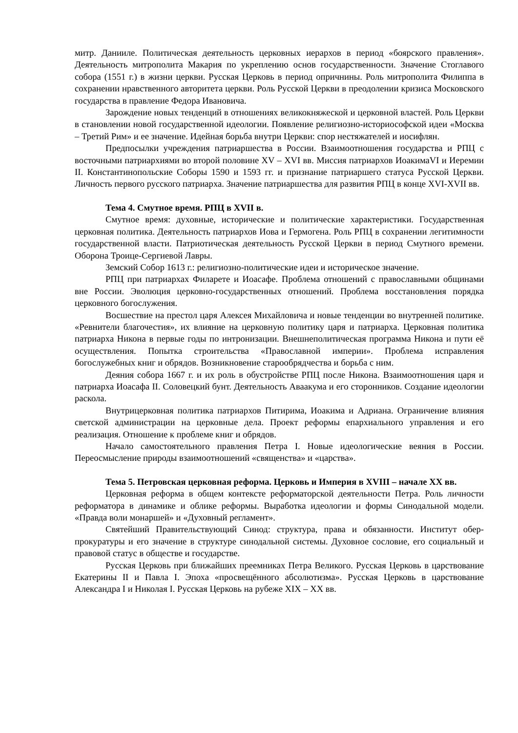митр. Данииле. Политическая деятельность церковных иерархов в период «боярского правления». Деятельность митрополита Макария по укреплению основ государственности. Значение Стоглавого собора (1551 г.) в жизни церкви. Русская Церковь в период опричнины. Роль митрополита Филиппа в сохранении нравственного авторитета церкви. Роль Русской Церкви в преодолении кризиса Московского государства в правление Федора Ивановича.
Зарождение новых тенденций в отношениях великокняжеской и церковной властей. Роль Церкви в становлении новой государственной идеологии. Появление религиозно-историософской идеи «Москва – Третий Рим» и ее значение. Идейная борьба внутри Церкви: спор нестяжателей и иосифлян.
Предпосылки учреждения патриаршества в России. Взаимоотношения государства и РПЦ с восточными патриархиями во второй половине XV – XVI вв. Миссия патриархов ИоакимаVI и Иеремии II. Константинопольские Соборы 1590 и 1593 гг. и признание патриаршего статуса Русской Церкви. Личность первого русского патриарха. Значение патриаршества для развития РПЦ в конце XVI-XVII вв.
Тема 4. Смутное время. РПЦ в XVII в.
Смутное время: духовные, исторические и политические характеристики. Государственная церковная политика. Деятельность патриархов Иова и Гермогена. Роль РПЦ в сохранении легитимности государственной власти. Патриотическая деятельность Русской Церкви в период Смутного времени. Оборона Троице-Сергиевой Лавры.
Земский Собор 1613 г.: религиозно-политические идеи и историческое значение.
РПЦ при патриархах Филарете и Иоасафе. Проблема отношений с православными общинами вне России. Эволюция церковно-государственных отношений. Проблема восстановления порядка церковного богослужения.
Восшествие на престол царя Алексея Михайловича и новые тенденции во внутренней политике. «Ревнители благочестия», их влияние на церковную политику царя и патриарха. Церковная политика патриарха Никона в первые годы по интронизации. Внешнеполитическая программа Никона и пути её осуществления. Попытка строительства «Православной империи». Проблема исправления богослужебных книг и обрядов. Возникновение старообрядчества и борьба с ним.
Деяния собора 1667 г. и их роль в обустройстве РПЦ после Никона. Взаимоотношения царя и патриарха Иоасафа II. Соловецкий бунт. Деятельность Аваакума и его сторонников. Создание идеологии раскола.
Внутрицерковная политика патриархов Питирима, Иоакима и Адриана. Ограничение влияния светской администрации на церковные дела. Проект реформы епархиального управления и его реализация. Отношение к проблеме книг и обрядов.
Начало самостоятельного правления Петра I. Новые идеологические веяния в России. Переосмысление природы взаимоотношений «священства» и «царства».
Тема 5. Петровская церковная реформа. Церковь и Империя в XVIII – начале XX вв.
Церковная реформа в общем контексте реформаторской деятельности Петра. Роль личности реформатора в динамике и облике реформы. Выработка идеологии и формы Синодальной модели. «Правда воли монаршей» и «Духовный регламент».
Святейший Правительствующий Синод: структура, права и обязанности. Институт обер-прокуратуры и его значение в структуре синодальной системы. Духовное сословие, его социальный и правовой статус в обществе и государстве.
Русская Церковь при ближайших преемниках Петра Великого. Русская Церковь в царствование Екатерины II и Павла I. Эпоха «просвещённого абсолютизма». Русская Церковь в царствование Александра I и Николая I. Русская Церковь на рубеже XIX – XX вв.